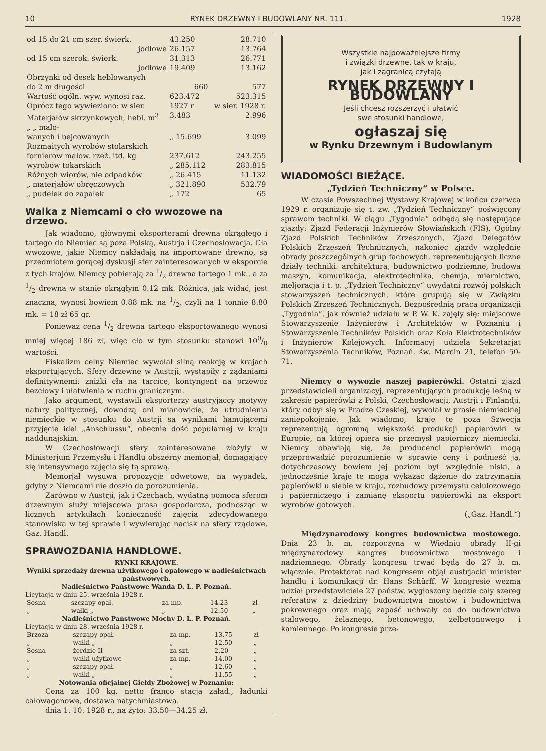10 RYNEK DRZEWNY I BUDOWLANY NR. 111. 1928
| od 15 do 21 cm szer. świerk. | 43.250 | 28.710 |
| jodłowe | 26.157 | 13.764 |
| od 15 cm szerok. świerk. | 31.313 | 26.771 |
| jodłowe | 19.409 | 13.162 |
| Obrzynki od desek heblowanych | | |
| do 2 m długości | 660 | 577 |
| Wartość ogóln. wyw. wynosi raz. | 623.472 | 523.315 |
| Oprócz tego wywieziono: w sier. | 1927 r | w sier. 1928 r. |
| Materjałów skrzynkowych, hebl. m<sup>3</sup> | 3.483 | 2.996 |
| „ „ malo- wanych i bejcowanych | „ 15.699 | 3.099 |
| Rozmaitych wyrobów stolarskich | | |
| fornierow malow. rzeź. itd. kg | 237.612 | 243.255 |
| wyrobów tokarskich | „ 285.112 | 283.815 |
| Różnych wiorów, nie odpadków | „ 26.415 | 11.132 |
| „ materjałów obręczowych | „ 321.890 | 532.79 |
| „ pudełek do zapałek | „ 172 | 65 |
Walka z Niemcami o cło wwozowe na drzewo.
Jak wiadomo, głównymi eksporterami drewna okrągłego i tartego do Niemiec są poza Polską, Austrja i Czechosłowacja. Cła wwozowe, jakie Niemcy nakładają na importowane drewno, są przedmiotem gorącej dyskusji sfer zainteresowanych w eksporcie z tych krajów. Niemcy pobierają za 1/2 drewna tartego 1 mk., a za 1/2 drewna w stanie okrągłym 0.12 mk. Różnica, jak widać, jest znaczna, wynosi bowiem 0.88 mk. na 1/2, czyli na 1 tonnie 8.80 mk. = 18 zł 65 gr.
Ponieważ cena 1/2 drewna tartego eksportowanego wynosi mniej więcej 186 zł, więc cło w tym stosunku stanowi 100/0 wartości.
Fiskalizm celny Niemiec wywołał silną reakcję w krajach eksportujących. Sfery drzewne w Austrji, wystąpiły z żądaniami definitywnemi: zniżki cła na tarcicę, kontyngent na przewóz bezcłowy i ułatwienia w ruchu granicznym.
Jako argument, wystawili eksporterzy austryjaccy motywy natury politycznej, dowodzą oni mianowicie, że utrudnienia niemieckie w stosunku do Austrji są wynikami hamującemi przyjęcie idei „Anschlussu“, obecnie dość popularnej w kraju naddunajskim.
W Czechosłowacji sfery zainteresowane złożyły w Ministerjum Przemysłu i Handlu obszerny memorjał, domagający się intensywnego zajęcia się tą sprawą.
Memorjał wysuwa propozycje odwetowe, na wypadek, gdyby z Niemcami nie doszło do porozumienia.
Zarówno w Austrji, jak i Czechach, wydatną pomocą sferom drzewnym służy miejscowa prasa gospodarcza, podnosząc w licznych artykułach konieczność zajęcia zdecydowanego stanowiska w tej sprawie i wywierając nacisk na sfery rządowe. Gaz. Handl.
SPRAWOZDANIA HANDLOWE.
RYNKI KRAJOWE.
Wyniki sprzedaży drewna użytkowego i opałowego w nadleśnictwach państwowych.
Nadleśnictwo Państwowe Wanda D. L. P. Poznań.
Licytacja w dniu 25. września 1928 r.
| Sosna | szczapy opał. | za mp. | 14.23 | zł |
| „ | wałki „ | „ | 12.50 | „ |
Nadleśnictwo Państwowe Mochy D. L. P. Poznań.
Licytacja w dniu 28. września 1928 r.
| Brzoza | szczapy opał. | za mp. | 13.75 | zł |
| „ | wałki „ | „ | 12.50 | „ |
| Sosna | żerdzie II | za szt. | 2.20 | „ |
| „ | wałki użytkowe | za mp. | 14.00 | „ |
| „ | szczapy opał. | „ | 12.60 | „ |
| „ | wałki „ | „ | 11.55 | „ |
Notowania oficjalnej Giełdy Zbożowej w Poznaniu:
Cena za 100 kg. netto franco stacja załad., ładunki całowagonowe, dostawa natychmiastowa.
dnia 1. 10. 1928 r., na żyto: 33.50—34.25 zł.
Wszystkie najpoważniejsze firmy
i związki drzewne, tak w kraju,
jak i zagranicą czytają
RYNEK DRZEWNY I BUDOWLANY
Jeśli chcesz rozszerzyć i ułatwić
swe stosunki handlowe,
ogłaszaj się
w Rynku Drzewnym i Budowlanym
WIADOMOŚCI BIEŻĄCE.
„Tydzień Techniczny“ w Polsce.
W czasie Powszechnej Wystawy Krajowej w końcu czerwca 1929 r. organizuje się t. zw. „Tydzień Techniczny“ poświęcony sprawom techniki. W ciągu „Tygodnia“ odbędą się następujące zjazdy: Zjazd Federacji Inżynierów Słowiańskich (FIS), Ogólny Zjazd Polskich Techników Zrzeszonych, Zjazd Delegatów Polskich Zrzeszeń Technicznych, nakoniec zjazdy względnie obrady poszczególnych grup fachowych, reprezentujących liczne działy techniki: architektura, budownictwo podziemne, budowa maszyn, komunikacja, elektrotechnika, chemja, miernictwo, meljoracja i t. p. „Tydzień Techniczny“ uwydatni rozwój polskich stowarzyszeń technicznych, które grupują się w Związku Polskich Zrzeszeń Technicznych. Bezpośrednią pracą organizacji „Tygodnia“, jak również udziału w P. W. K. zajęły się: miejscowe Stowarzyszenie Inżynierów i Architektów w Poznaniu i Stowarzyszenie Techników Polskich oraz Koła Elektrotechników i Inżynierów Kolejowych. Informacyj udziela Sekretarjat Stowarzyszenia Techników, Poznań, św. Marcin 21, telefon 50-71.
Niemcy o wywozie naszej papierówki. Ostatni zjazd przedstawicieli organizacyj, reprezentujących produkcję leśną w zakresie papierówki z Polski, Czechosłowacji, Austrji i Finlandji, który odbył się w Pradze Czeskiej, wywołał w prasie niemieckiej zaniepokojenie. Jak wiadomo, kraje te poza Szwecją reprezentują ogromną większość produkcji papierówki w Europie, na której opiera się przemysł papierniczy niemiecki. Niemcy obawiają się, że producenci papierówki mogą przeprowadzić porozumienie w sprawie ceny i podnieść ją, dotychczasowy bowiem jej poziom był względnie niski, a jednocześnie kraje te mogą wykazać dążenie do zatrzymania papierówki u siebie w kraju, rozbudowy przemysłu celulozowego i papierniczego i zamianę eksportu papierówki na eksport wyrobów gotowych.
(„Gaz. Handl.“)
Międzynarodowy kongres budownictwa mostowego. Dnia 23 b. m. rozpoczyna w Wiedniu obrady II-gi międzynarodowy kongres budownictwa mostowego i nadziemnego. Obrady kongresu trwać będą do 27 b. m. włącznie. Protektorat nad kongresem objął austrjacki minister handlu i komunikacji dr. Hans Schürff. W kongresie wezmą udział przedstawiciele 27 państw. wygłoszony będzie cały szereg referatów z dziedziny budownictwa mostów i budownictwa pokrewnego oraz mają zapaść uchwały co do budownictwa stalowego, żelaznego, betonowego, żelbetonowego i kamiennego. Po kongresie prze-